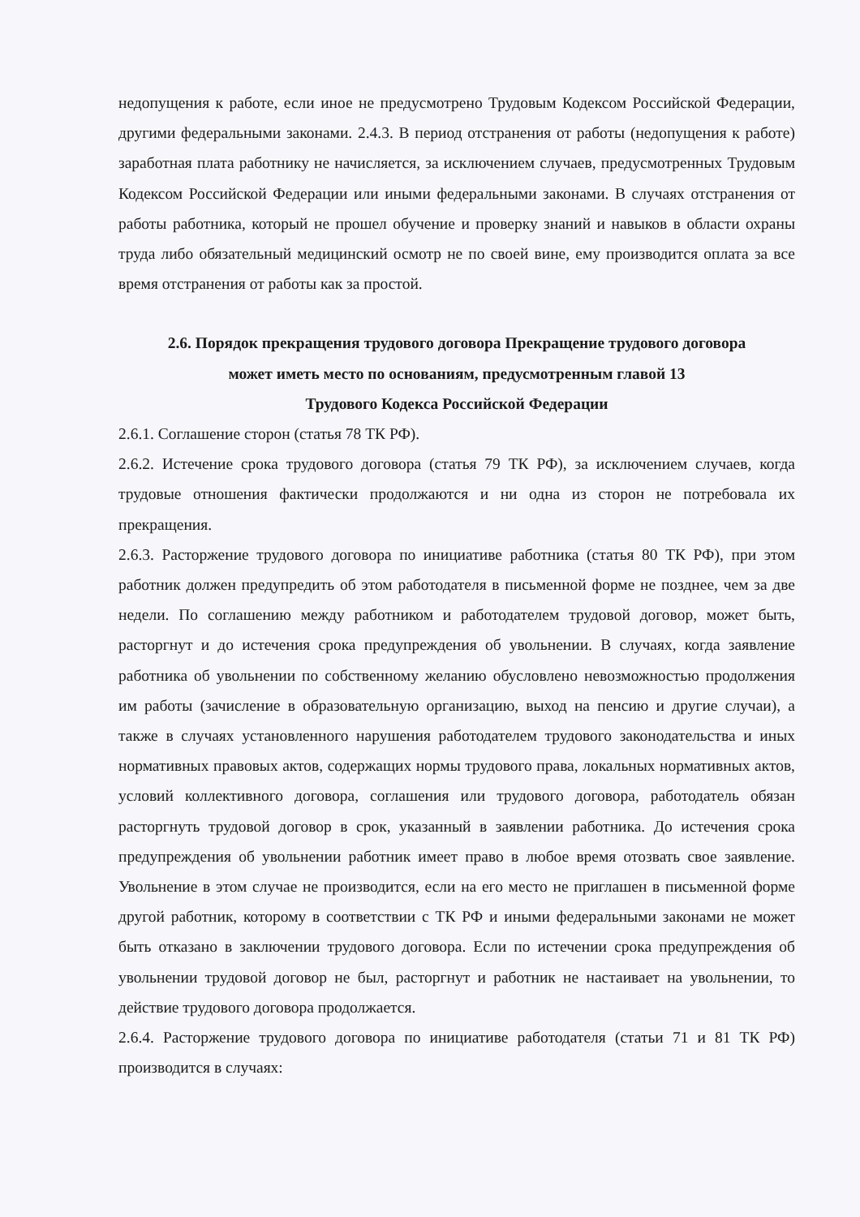недопущения к работе, если иное не предусмотрено Трудовым Кодексом Российской Федерации, другими федеральными законами. 2.4.3. В период отстранения от работы (недопущения к работе) заработная плата работнику не начисляется, за исключением случаев, предусмотренных Трудовым Кодексом Российской Федерации или иными федеральными законами. В случаях отстранения от работы работника, который не прошел обучение и проверку знаний и навыков в области охраны труда либо обязательный медицинский осмотр не по своей вине, ему производится оплата за все время отстранения от работы как за простой.
2.6. Порядок прекращения трудового договора Прекращение трудового договора
может иметь место по основаниям, предусмотренным главой 13
Трудового Кодекса Российской Федерации
2.6.1. Соглашение сторон (статья 78 ТК РФ).
2.6.2. Истечение срока трудового договора (статья 79 ТК РФ), за исключением случаев, когда трудовые отношения фактически продолжаются и ни одна из сторон не потребовала их прекращения.
2.6.3. Расторжение трудового договора по инициативе работника (статья 80 ТК РФ), при этом работник должен предупредить об этом работодателя в письменной форме не позднее, чем за две недели. По соглашению между работником и работодателем трудовой договор, может быть, расторгнут и до истечения срока предупреждения об увольнении. В случаях, когда заявление работника об увольнении по собственному желанию обусловлено невозможностью продолжения им работы (зачисление в образовательную организацию, выход на пенсию и другие случаи), а также в случаях установленного нарушения работодателем трудового законодательства и иных нормативных правовых актов, содержащих нормы трудового права, локальных нормативных актов, условий коллективного договора, соглашения или трудового договора, работодатель обязан расторгнуть трудовой договор в срок, указанный в заявлении работника. До истечения срока предупреждения об увольнении работник имеет право в любое время отозвать свое заявление. Увольнение в этом случае не производится, если на его место не приглашен в письменной форме другой работник, которому в соответствии с ТК РФ и иными федеральными законами не может быть отказано в заключении трудового договора. Если по истечении срока предупреждения об увольнении трудовой договор не был, расторгнут и работник не настаивает на увольнении, то действие трудового договора продолжается.
2.6.4. Расторжение трудового договора по инициативе работодателя (статьи 71 и 81 ТК РФ) производится в случаях: